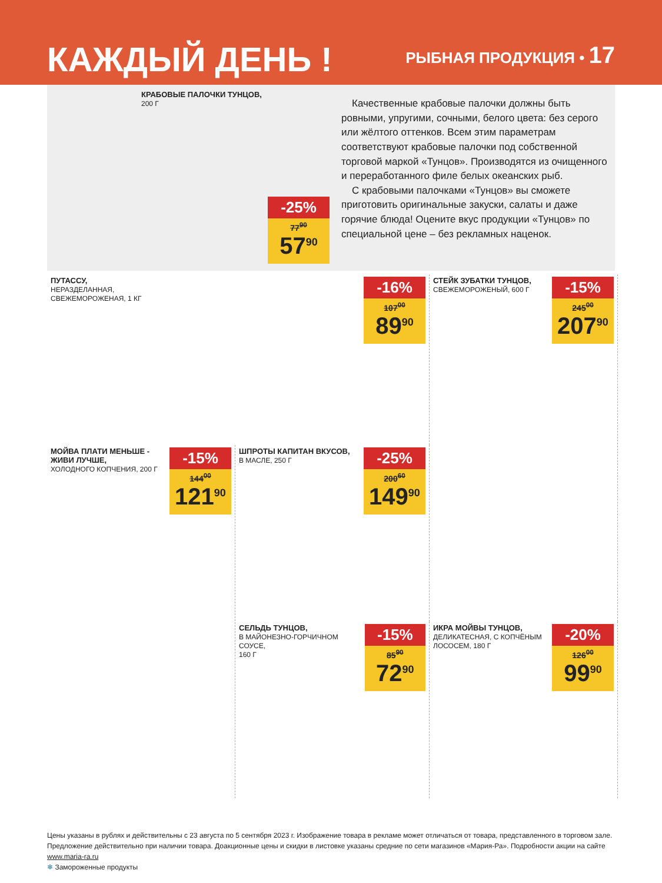КАЖДЫЙ ДЕНЬ !
РЫБНАЯ ПРОДУКЦИЯ • 17
КРАБОВЫЕ ПАЛОЧКИ ТУНЦОВ,
200 Г
-25%
77<sup>90</sup>
57<sup>90</sup>
Качественные крабовые палочки должны быть ровными, упругими, сочными, белого цвета: без серого или жёлтого оттенков. Всем этим параметрам соответствуют крабовые палочки под собственной торговой маркой «Тунцов». Производятся из очищенного и переработанного филе белых океанских рыб.
С крабовыми палочками «Тунцов» вы сможете приготовить оригинальные закуски, салаты и даже горячие блюда! Оцените вкус продукции «Тунцов» по специальной цене – без рекламных наценок.
ПУТАССУ,
НЕРАЗДЕЛАННАЯ,
СВЕЖЕМОРОЖЕНАЯ, 1 КГ
-16%
107<sup>00</sup>
89<sup>90</sup>
СТЕЙК ЗУБАТКИ ТУНЦОВ,
СВЕЖЕМОРОЖЕНЫЙ, 600 Г
-15%
245<sup>00</sup>
207<sup>90</sup>
МОЙВА ПЛАТИ МЕНЬШЕ -
ЖИВИ ЛУЧШЕ,
ХОЛОДНОГО КОПЧЕНИЯ, 200 Г
-15%
144<sup>00</sup>
121<sup>90</sup>
ШПРОТЫ КАПИТАН ВКУСОВ,
В МАСЛЕ, 250 Г
-25%
200<sup>60</sup>
149<sup>90</sup>
СЕЛЬДЬ ТУНЦОВ,
В МАЙОНЕЗНО-ГОРЧИЧНОМ СОУСЕ,
160 Г
-15%
85<sup>90</sup>
72<sup>90</sup>
ИКРА МОЙВЫ ТУНЦОВ,
ДЕЛИКАТЕСНАЯ, С КОПЧЁНЫМ
ЛОСОСЕМ, 180 Г
-20%
126<sup>00</sup>
99<sup>90</sup>
Цены указаны в рублях и действительны с 23 августа по 5 сентября 2023 г. Изображение товара в рекламе может отличаться от товара, представленного в торговом зале. Предложение действительно при наличии товара. Доакционные цены и скидки в листовке указаны средние по сети магазинов «Мария-Ра». Подробности акции на сайте www.maria-ra.ru
❄ Замороженные продукты